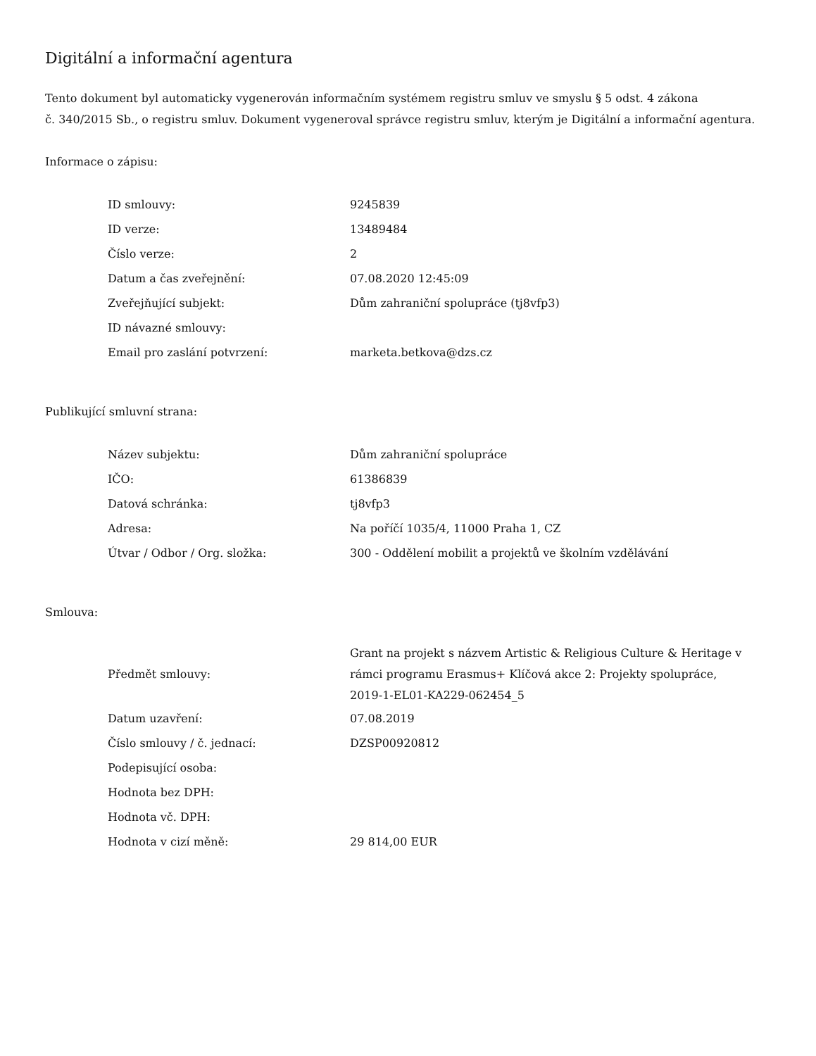Digitální a informační agentura
Tento dokument byl automaticky vygenerován informačním systémem registru smluv ve smyslu § 5 odst. 4 zákona
č. 340/2015 Sb., o registru smluv. Dokument vygeneroval správce registru smluv, kterým je Digitální a informační agentura.
Informace o zápisu:
| ID smlouvy: | 9245839 |
| ID verze: | 13489484 |
| Číslo verze: | 2 |
| Datum a čas zveřejnění: | 07.08.2020 12:45:09 |
| Zveřejňující subjekt: | Dům zahraniční spolupráce (tj8vfp3) |
| ID návazné smlouvy: | |
| Email pro zaslání potvrzení: | marketa.betkova@dzs.cz |
Publikující smluvní strana:
| Název subjektu: | Dům zahraniční spolupráce |
| IČO: | 61386839 |
| Datová schránka: | tj8vfp3 |
| Adresa: | Na poříčí 1035/4, 11000 Praha 1, CZ |
| Útvar / Odbor / Org. složka: | 300 - Oddělení mobilit a projektů ve školním vzdělávání |
Smlouva:
| Předmět smlouvy: | Grant na projekt s názvem Artistic & Religious Culture & Heritage v rámci programu Erasmus+ Klíčová akce 2: Projekty spolupráce, 2019-1-EL01-KA229-062454_5 |
| Datum uzavření: | 07.08.2019 |
| Číslo smlouvy / č. jednací: | DZSP00920812 |
| Podepisující osoba: | |
| Hodnota bez DPH: | |
| Hodnota vč. DPH: | |
| Hodnota v cizí měně: | 29 814,00 EUR |